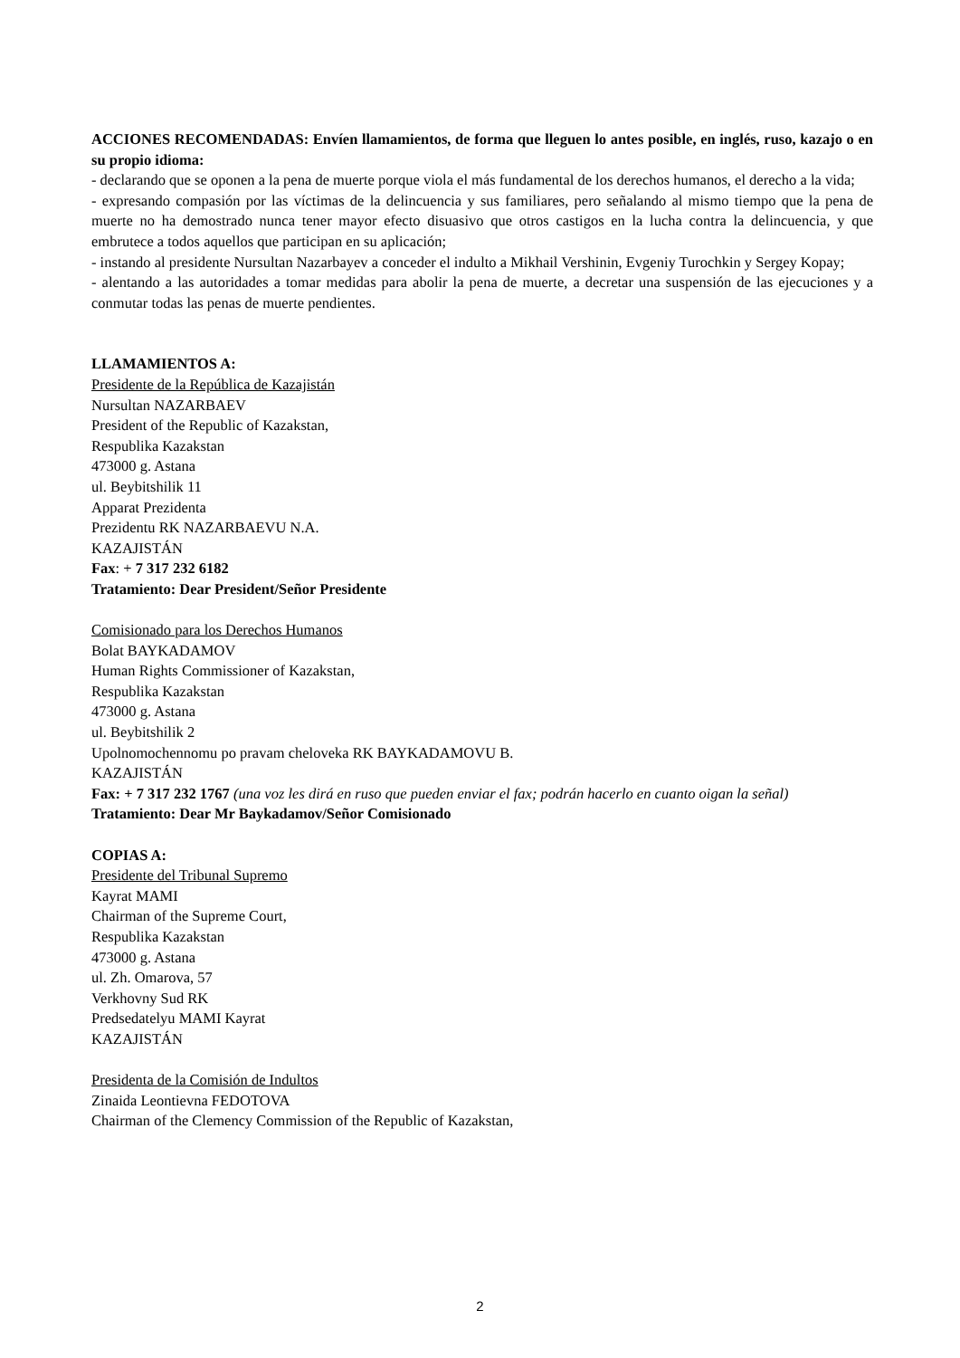ACCIONES RECOMENDADAS: Envíen llamamientos, de forma que lleguen lo antes posible, en inglés, ruso, kazajo o en su propio idioma:
- declarando que se oponen a la pena de muerte porque viola el más fundamental de los derechos humanos, el derecho a la vida;
- expresando compasión por las víctimas de la delincuencia y sus familiares, pero señalando al mismo tiempo que la pena de muerte no ha demostrado nunca tener mayor efecto disuasivo que otros castigos en la lucha contra la delincuencia, y que embrutece a todos aquellos que participan en su aplicación;
- instando al presidente Nursultan Nazarbayev a conceder el indulto a Mikhail Vershinin, Evgeniy Turochkin y Sergey Kopay;
- alentando a las autoridades a tomar medidas para abolir la pena de muerte, a decretar una suspensión de las ejecuciones y a conmutar todas las penas de muerte pendientes.
LLAMAMIENTOS A:
Presidente de la República de Kazajistán
Nursultan NAZARBAEV
President of the Republic of Kazakstan,
Respublika Kazakstan
473000 g. Astana
ul. Beybitshilik 11
Apparat Prezidenta
Prezidentu RK NAZARBAEVU N.A.
KAZAJISTÁN
Fax: + 7 317 232 6182
Tratamiento: Dear President/Señor Presidente
Comisionado para los Derechos Humanos
Bolat BAYKADAMOV
Human Rights Commissioner of Kazakstan,
Respublika Kazakstan
473000 g. Astana
ul. Beybitshilik 2
Upolnomochennomu po pravam cheloveka RK BAYKADAMOVU B.
KAZAJISTÁN
Fax: + 7 317 232 1767 (una voz les dirá en ruso que pueden enviar el fax; podrán hacerlo en cuanto oigan la señal)
Tratamiento: Dear Mr Baykadamov/Señor Comisionado
COPIAS A:
Presidente del Tribunal Supremo
Kayrat MAMI
Chairman of the Supreme Court,
Respublika Kazakstan
473000 g. Astana
ul. Zh. Omarova, 57
Verkhovny Sud RK
Predsedatelyu MAMI Kayrat
KAZAJISTÁN
Presidenta de la Comisión de Indultos
Zinaida Leontievna FEDOTOVA
Chairman of the Clemency Commission of the Republic of Kazakstan,
2